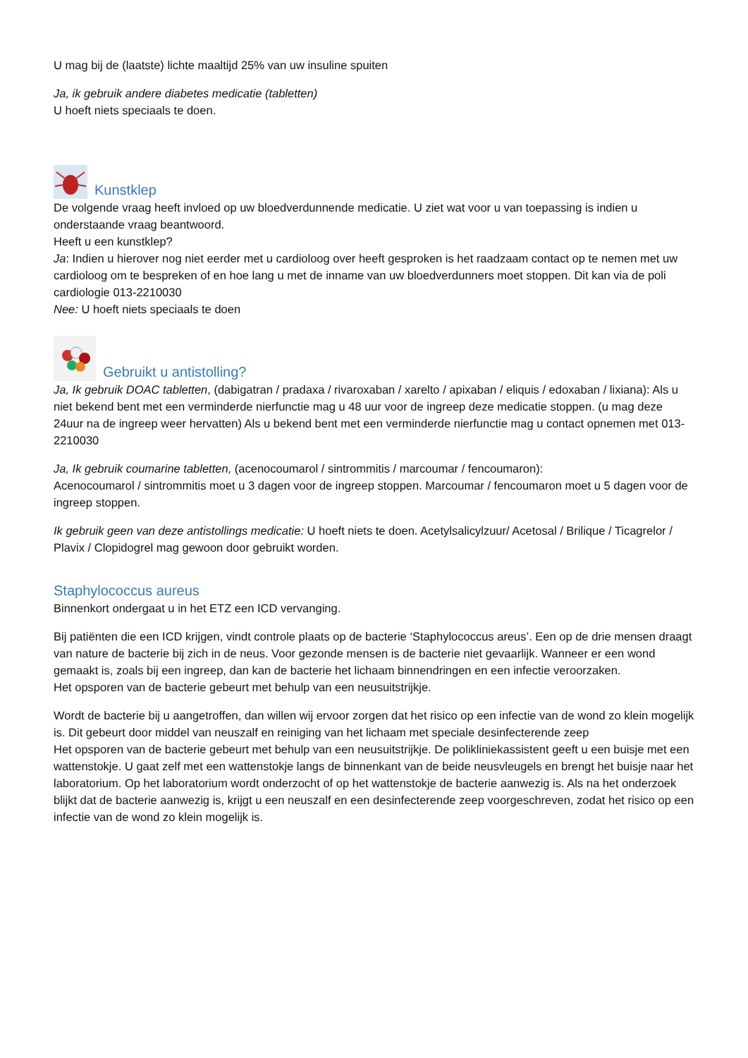U mag bij de (laatste) lichte maaltijd 25% van uw insuline spuiten
Ja, ik gebruik andere diabetes medicatie (tabletten)
U hoeft niets speciaals te doen.
Kunstklep
De volgende vraag heeft invloed op uw bloedverdunnende medicatie. U ziet wat voor u van toepassing is indien u onderstaande vraag beantwoord.
Heeft u een kunstklep?
Ja: Indien u hierover nog niet eerder met u cardioloog over heeft gesproken is het raadzaam contact op te nemen met uw cardioloog om te bespreken of en hoe lang u met de inname van uw bloedverdunners moet stoppen. Dit kan via de poli cardiologie 013-2210030
Nee: U hoeft niets speciaals te doen
Gebruikt u antistolling?
Ja, Ik gebruik DOAC tabletten, (dabigatran / pradaxa / rivaroxaban / xarelto / apixaban / eliquis / edoxaban / lixiana): Als u niet bekend bent met een verminderde nierfunctie mag u 48 uur voor de ingreep deze medicatie stoppen. (u mag deze 24uur na de ingreep weer hervatten) Als u bekend bent met een verminderde nierfunctie mag u contact opnemen met 013-2210030
Ja, Ik gebruik coumarine tabletten, (acenocoumarol / sintrommitis / marcoumar / fencoumaron):
Acenocoumarol / sintrommitis moet u 3 dagen voor de ingreep stoppen. Marcoumar / fencoumaron moet u 5 dagen voor de ingreep stoppen.
Ik gebruik geen van deze antistollings medicatie: U hoeft niets te doen. Acetylsalicylzuur/ Acetosal / Brilique / Ticagrelor / Plavix / Clopidogrel mag gewoon door gebruikt worden.
Staphylococcus aureus
Binnenkort ondergaat u in het ETZ een ICD vervanging.
Bij patiënten die een ICD krijgen, vindt controle plaats op de bacterie ‘Staphylococcus areus’. Een op de drie mensen draagt van nature de bacterie bij zich in de neus. Voor gezonde mensen is de bacterie niet gevaarlijk. Wanneer er een wond gemaakt is, zoals bij een ingreep, dan kan de bacterie het lichaam binnendringen en een infectie veroorzaken.
Het opsporen van de bacterie gebeurt met behulp van een neusuitstrijkje.
Wordt de bacterie bij u aangetroffen, dan willen wij ervoor zorgen dat het risico op een infectie van de wond zo klein mogelijk is. Dit gebeurt door middel van neuszalf en reiniging van het lichaam met speciale desinfecterende zeep
Het opsporen van de bacterie gebeurt met behulp van een neusuitstrijkje. De polikliniekassistent geeft u een buisje met een wattenstokje. U gaat zelf met een wattenstokje langs de binnenkant van de beide neusvleugels en brengt het buisje naar het laboratorium. Op het laboratorium wordt onderzocht of op het wattenstokje de bacterie aanwezig is. Als na het onderzoek blijkt dat de bacterie aanwezig is, krijgt u een neuszalf en een desinfecterende zeep voorgeschreven, zodat het risico op een infectie van de wond zo klein mogelijk is.